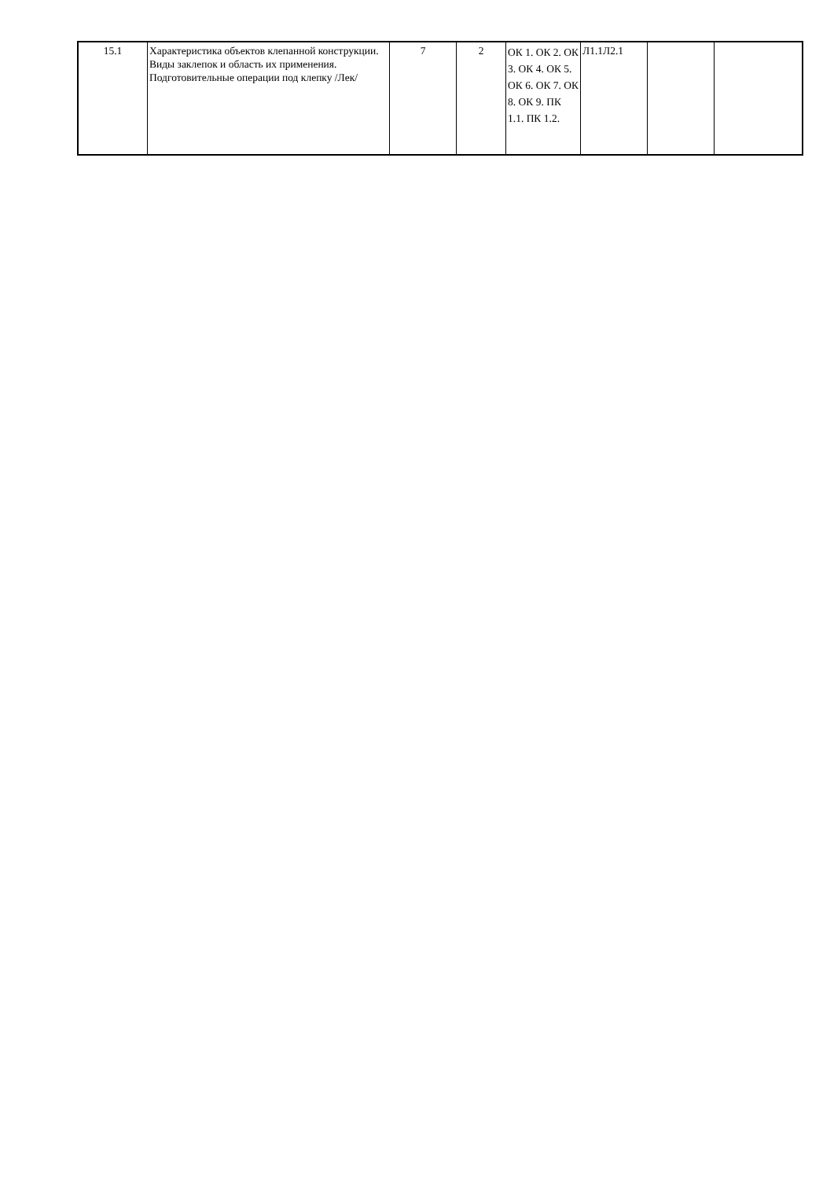| 15.1 | Характеристика объектов клепанной конструкции. Виды заклепок и область их применения. Подготовительные операции под клепку /Лек/ | 7 | 2 | ОК 1. ОК 2. ОК 3. ОК 4. ОК 5. ОК 6. ОК 7. ОК 8. ОК 9. ПК 1.1. ПК 1.2. | Л1.1Л2.1 | | |